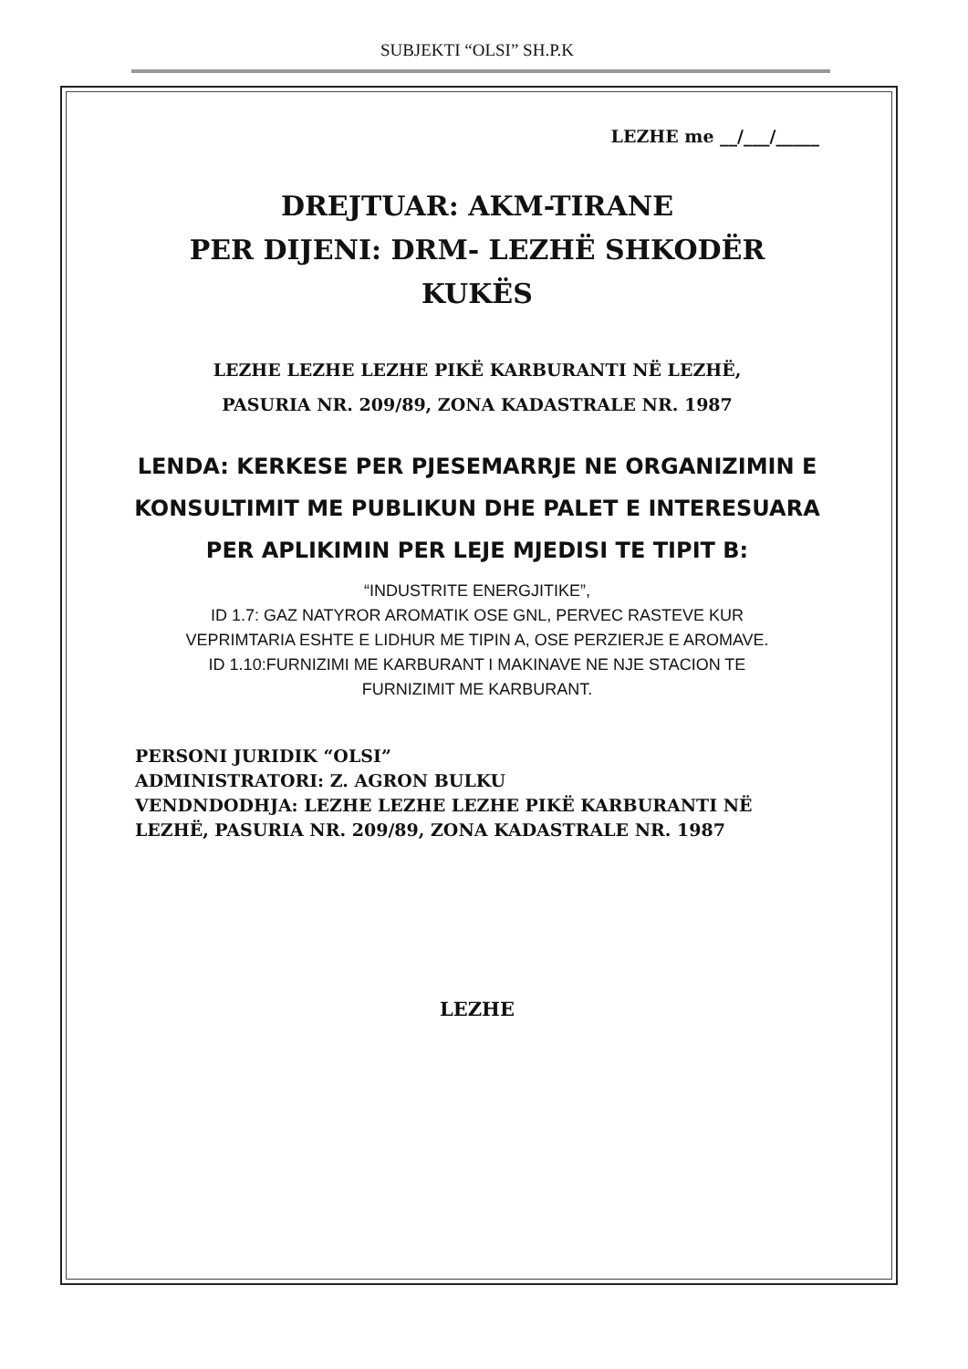SUBJEKTI “OLSI” SH.P.K
LEZHE me __/___/_____
DREJTUAR: AKM-TIRANE
PER DIJENI: DRM- LEZHË SHKODËR
KUKËS
LEZHE LEZHE LEZHE PIKË KARBURANTI NË LEZHË,
PASURIA NR. 209/89, ZONA KADASTRALE NR. 1987
LENDA: KERKESE PER PJESEMARRJE NE ORGANIZIMIN E KONSULTIMIT ME PUBLIKUN DHE PALET E INTERESUARA PER APLIKIMIN PER LEJE MJEDISI TE TIPIT B:
“INDUSTRITE ENERGJITIKE”,
ID 1.7: GAZ NATYROR AROMATIK OSE GNL, PERVEC RASTEVE KUR
VEPRIMTARIA ESHTE E LIDHUR ME TIPIN A, OSE PERZIERJE E AROMAVE.
ID 1.10:FURNIZIMI ME KARBURANT I MAKINAVE NE NJE STACION TE
FURNIZIMIT ME KARBURANT.
PERSONI JURIDIK “OLSI”
ADMINISTRATORI: Z. AGRON BULKU
VENDNDODHJA: LEZHE LEZHE LEZHE PIKË KARBURANTI NË LEZHË, PASURIA NR. 209/89, ZONA KADASTRALE NR. 1987
LEZHE